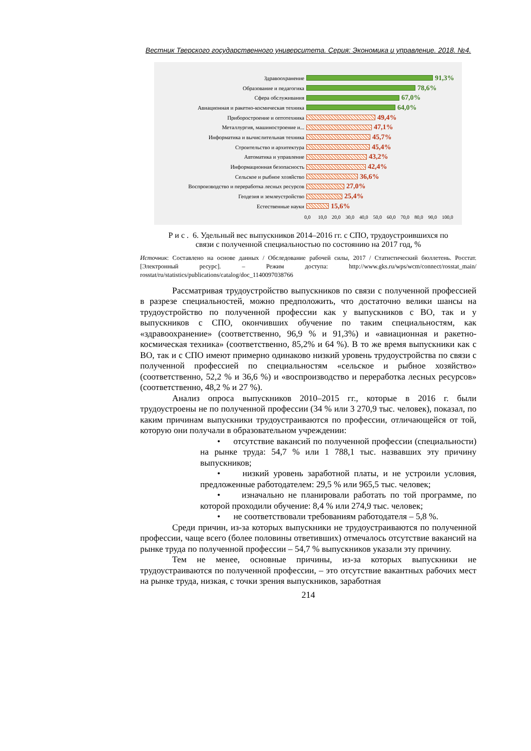Вестник Тверского государственного университета. Серия: Экономика и управление. 2018. №4.
Здравоохранение
91,3%
Образование и педагогика
78,6%
Сфера обслуживания
67,0%
Авиационная и ракетно-космическая техника
64,0%
Приборостроение и оптотехника
49,4%
Металлургия, машиностроение и...
47,1%
Информатика и вычислительная техника
45,7%
Строительство и архитектура
45,4%
Автоматика и управление
43,2%
Информационная безопасность
42,4%
Сельское и рыбное хозяйство
36,6%
Воспроизводство и переработка лесных ресурсов
27,0%
Геодезия и землеустройство
25,4%
Естественные науки
15,6%
0,0 10,0 20,0 30,0 40,0 50,0 60,0 70,0 80,0 90,0 100,0
Р и с . 6. Удельный вес выпускников 2014–2016 гг. с СПО, трудоустроившихся по
связи с полученной специальностью по состоянию на 2017 год, %
Источник: Составлено на основе данных / Обследование рабочей силы, 2017 / Статистический бюллетень. Росстат. [Электронный ресурс]. – Режим доступа: http://www.gks.ru/wps/wcm/connect/rosstat_main/ rosstat/ru/statistics/publications/catalog/doc_1140097038766
Рассматривая трудоустройство выпускников по связи с полученной профессией в разрезе специальностей, можно предположить, что достаточно велики шансы на трудоустройство по полученной профессии как у выпускников с ВО, так и у выпускников с СПО, окончивших обучение по таким специальностям, как «здравоохранение» (соответственно, 96,9 % и 91,3%) и «авиационная и ракетно-космическая техника» (соответственно, 85,2% и 64 %). В то же время выпускники как с ВО, так и с СПО имеют примерно одинаково низкий уровень трудоустройства по связи с полученной профессией по специальностям «сельское и рыбное хозяйство» (соответственно, 52,2 % и 36,6 %) и «воспроизводство и переработка лесных ресурсов» (соответственно, 48,2 % и 27 %).
Анализ опроса выпускников 2010–2015 гг., которые в 2016 г. были трудоустроены не по полученной профессии (34 % или 3 270,9 тыс. человек), показал, по каким причинам выпускники трудоустраиваются по профессии, отличающейся от той, которую они получали в образовательном учреждении:
• отсутствие вакансий по полученной профессии (специальности) на рынке труда: 54,7 % или 1 788,1 тыс. назвавших эту причину выпускников;
• низкий уровень заработной платы, и не устроили условия, предложенные работодателем: 29,5 % или 965,5 тыс. человек;
• изначально не планировали работать по той программе, по которой проходили обучение: 8,4 % или 274,9 тыс. человек;
• не соответствовали требованиям работодателя – 5,8 %.
Среди причин, из-за которых выпускники не трудоустраиваются по полученной профессии, чаще всего (более половины ответивших) отмечалось отсутствие вакансий на рынке труда по полученной профессии – 54,7 % выпускников указали эту причину.
Тем не менее, основные причины, из-за которых выпускники не трудоустраиваются по полученной профессии, – это отсутствие вакантных рабочих мест на рынке труда, низкая, с точки зрения выпускников, заработная
214